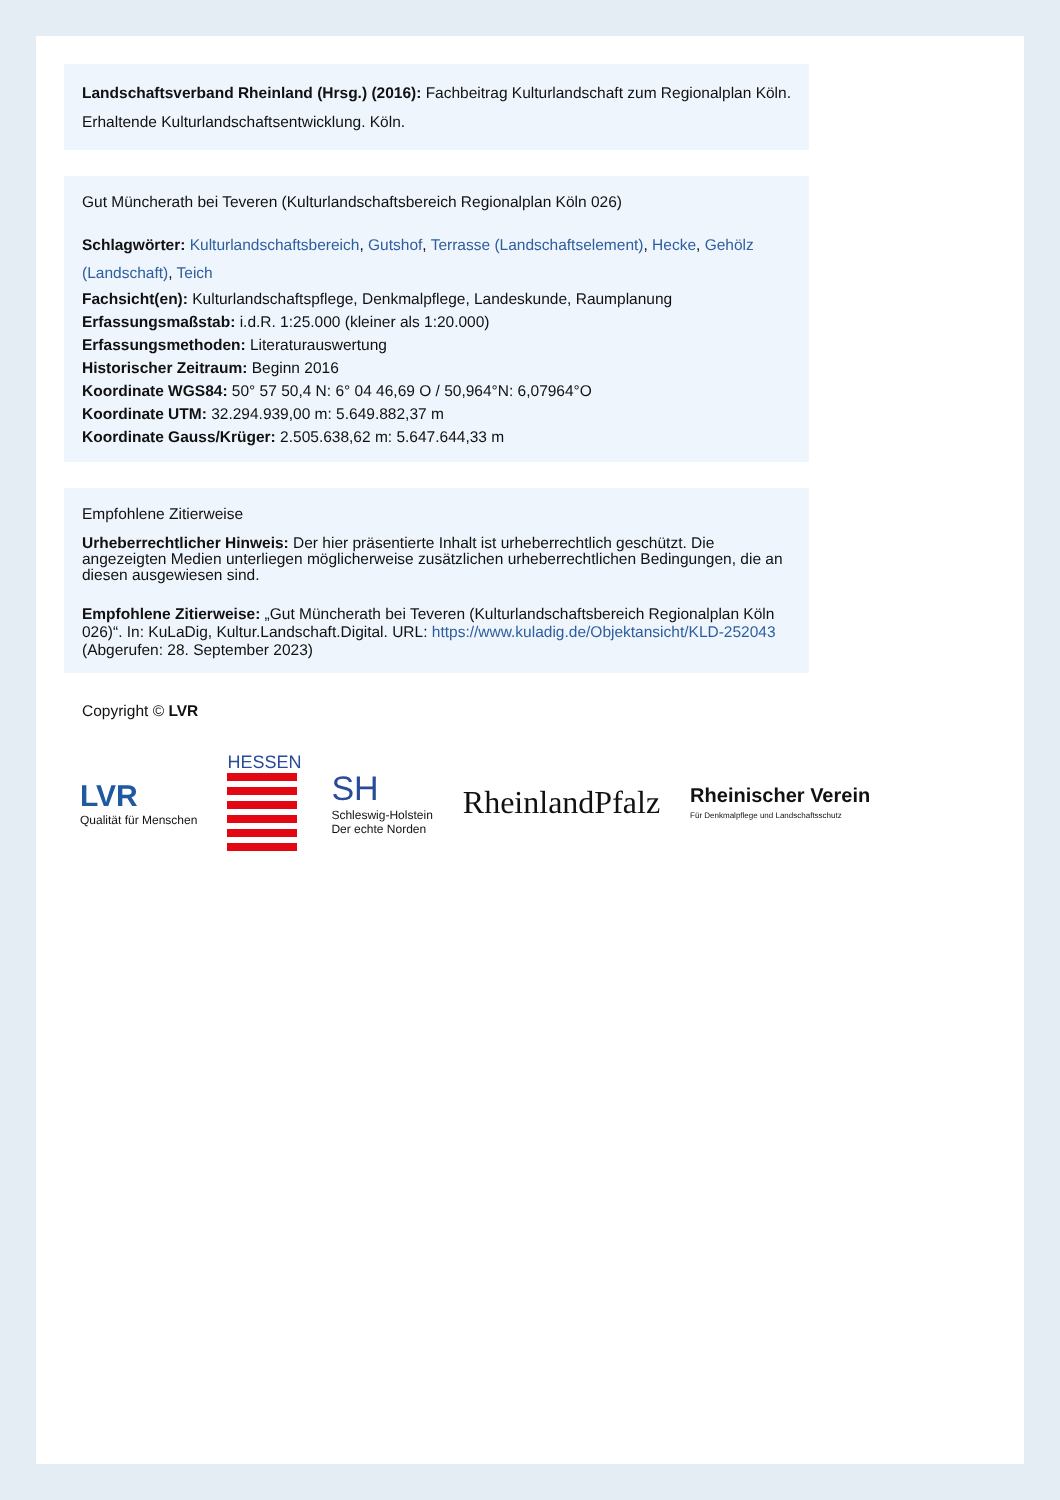Landschaftsverband Rheinland (Hrsg.) (2016): Fachbeitrag Kulturlandschaft zum Regionalplan Köln. Erhaltende Kulturlandschaftsentwicklung. Köln.
Gut Müncherath bei Teveren (Kulturlandschaftsbereich Regionalplan Köln 026)
Schlagwörter: Kulturlandschaftsbereich, Gutshof, Terrasse (Landschaftselement), Hecke, Gehölz (Landschaft), Teich
Fachsicht(en): Kulturlandschaftspflege, Denkmalpflege, Landeskunde, Raumplanung
Erfassungsmaßstab: i.d.R. 1:25.000 (kleiner als 1:20.000)
Erfassungsmethoden: Literaturauswertung
Historischer Zeitraum: Beginn 2016
Koordinate WGS84: 50° 57 50,4 N: 6° 04 46,69 O / 50,964°N: 6,07964°O
Koordinate UTM: 32.294.939,00 m: 5.649.882,37 m
Koordinate Gauss/Krüger: 2.505.638,62 m: 5.647.644,33 m
Empfohlene Zitierweise
Urheberrechtlicher Hinweis: Der hier präsentierte Inhalt ist urheberrechtlich geschützt. Die angezeigten Medien unterliegen möglicherweise zusätzlichen urheberrechtlichen Bedingungen, die an diesen ausgewiesen sind.
Empfohlene Zitierweise: „Gut Müncherath bei Teveren (Kulturlandschaftsbereich Regionalplan Köln 026)“. In: KuLaDig, Kultur.Landschaft.Digital. URL: https://www.kuladig.de/Objektansicht/KLD-252043 (Abgerufen: 28. September 2023)
Copyright © LVR
LVR
Qualität für Menschen
HESSEN
SH
Schleswig-Holstein
Der echte Norden
RheinlandPfalz
Rheinischer Verein
Für Denkmalpflege und Landschaftsschutz